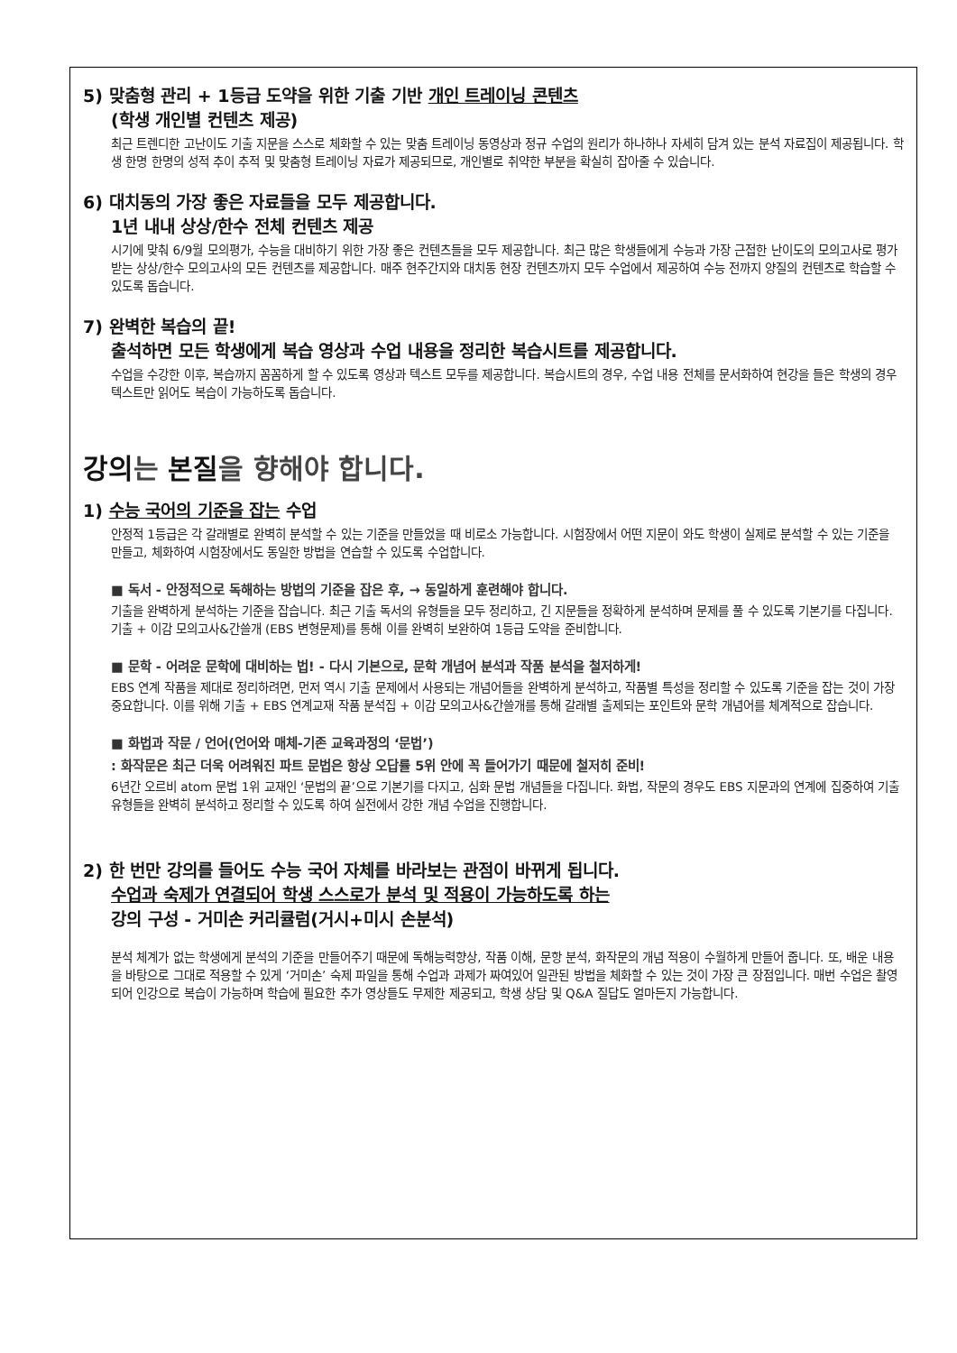5) 맞춤형 관리 + 1등급 도약을 위한 기출 기반 개인 트레이닝 콘텐츠
(학생 개인별 컨텐츠 제공)
최근 트렌디한 고난이도 기출 지문을 스스로 체화할 수 있는 맞춤 트레이닝 동영상과 정규 수업의 원리가 하나하나 자세히 담겨 있는 분석 자료집이 제공됩니다. 학생 한명 한명의 성적 추이 추적 및 맞춤형 트레이닝 자료가 제공되므로, 개인별로 취약한 부분을 확실히 잡아줄 수 있습니다.
6) 대치동의 가장 좋은 자료들을 모두 제공합니다.
1년 내내 상상/한수 전체 컨텐츠 제공
시기에 맞춰 6/9월 모의평가, 수능을 대비하기 위한 가장 좋은 컨텐츠들을 모두 제공합니다. 최근 많은 학생들에게 수능과 가장 근접한 난이도의 모의고사로 평가받는 상상/한수 모의고사의 모든 컨텐츠를 제공합니다. 매주 현주간지와 대치동 현장 컨텐츠까지 모두 수업에서 제공하여 수능 전까지 양질의 컨텐츠로 학습할 수 있도록 돕습니다.
7) 완벽한 복습의 끝!
출석하면 모든 학생에게 복습 영상과 수업 내용을 정리한 복습시트를 제공합니다.
수업을 수강한 이후, 복습까지 꼼꼼하게 할 수 있도록 영상과 텍스트 모두를 제공합니다. 복습시트의 경우, 수업 내용 전체를 문서화하여 현강을 들은 학생의 경우 텍스트만 읽어도 복습이 가능하도록 돕습니다.
강의는 본질을 향해야 합니다.
1) 수능 국어의 기준을 잡는 수업
안정적 1등급은 각 갈래별로 완벽히 분석할 수 있는 기준을 만들었을 때 비로소 가능합니다. 시험장에서 어떤 지문이 와도 학생이 실제로 분석할 수 있는 기준을 만들고, 체화하여 시험장에서도 동일한 방법을 연습할 수 있도록 수업합니다.
■ 독서 - 안정적으로 독해하는 방법의 기준을 잡은 후, → 동일하게 훈련해야 합니다.
기출을 완벽하게 분석하는 기준을 잡습니다. 최근 기출 독서의 유형들을 모두 정리하고, 긴 지문들을 정확하게 분석하며 문제를 풀 수 있도록 기본기를 다집니다. 기출 + 이감 모의고사&간쓸개 (EBS 변형문제)를 통해 이를 완벽히 보완하여 1등급 도약을 준비합니다.
■ 문학 - 어려운 문학에 대비하는 법! - 다시 기본으로, 문학 개념어 분석과 작품 분석을 철저하게!
EBS 연계 작품을 제대로 정리하려면, 먼저 역시 기출 문제에서 사용되는 개념어들을 완벽하게 분석하고, 작품별 특성을 정리할 수 있도록 기준을 잡는 것이 가장 중요합니다. 이를 위해 기출 + EBS 연계교재 작품 분석집 + 이감 모의고사&간쓸개를 통해 갈래별 출제되는 포인트와 문학 개념어를 체계적으로 잡습니다.
■ 화법과 작문 / 언어(언어와 매체-기존 교육과정의 ‘문법’)
: 화작문은 최근 더욱 어려워진 파트 문법은 항상 오답률 5위 안에 꼭 들어가기 때문에 철저히 준비!
6년간 오르비 atom 문법 1위 교재인 ‘문법의 끝’으로 기본기를 다지고, 심화 문법 개념들을 다집니다. 화법, 작문의 경우도 EBS 지문과의 연계에 집중하여 기출 유형들을 완벽히 분석하고 정리할 수 있도록 하여 실전에서 강한 개념 수업을 진행합니다.
2) 한 번만 강의를 들어도 수능 국어 자체를 바라보는 관점이 바뀌게 됩니다.
수업과 숙제가 연결되어 학생 스스로가 분석 및 적용이 가능하도록 하는
강의 구성 - 거미손 커리큘럼(거시+미시 손분석)
분석 체계가 없는 학생에게 분석의 기준을 만들어주기 때문에 독해능력향상, 작품 이해, 문항 분석, 화작문의 개념 적용이 수월하게 만들어 줍니다. 또, 배운 내용을 바탕으로 그대로 적용할 수 있게 ‘거미손’ 숙제 파일을 통해 수업과 과제가 짜여있어 일관된 방법을 체화할 수 있는 것이 가장 큰 장점입니다. 매번 수업은 촬영되어 인강으로 복습이 가능하며 학습에 필요한 추가 영상들도 무제한 제공되고, 학생 상담 및 Q&A 질답도 얼마든지 가능합니다.